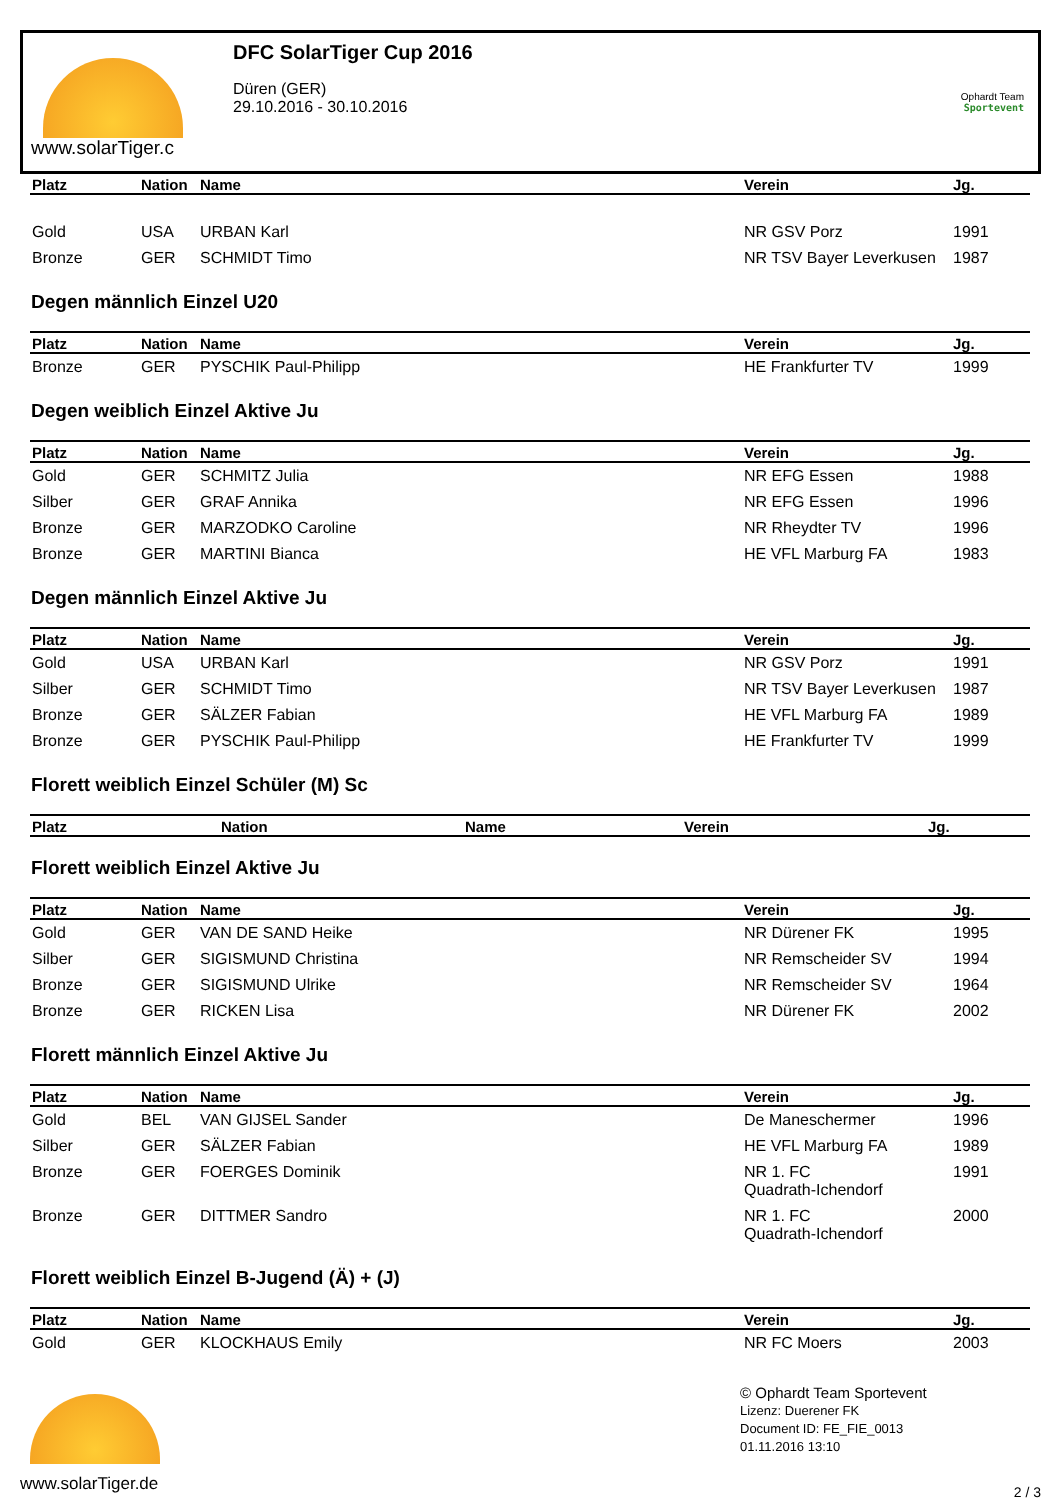www.solarTiger.c
DFC SolarTiger Cup 2016
Düren (GER)
29.10.2016 - 30.10.2016
Ophardt Team
Sportevent
| Platz | Nation | Name | Verein | Jg. |
| --- | --- | --- | --- | --- |
| Gold | USA | URBAN Karl | NR GSV Porz | 1991 |
| Bronze | GER | SCHMIDT Timo | NR TSV Bayer Leverkusen | 1987 |
Degen männlich Einzel U20
| Platz | Nation | Name | Verein | Jg. |
| --- | --- | --- | --- | --- |
| Bronze | GER | PYSCHIK Paul-Philipp | HE Frankfurter TV | 1999 |
Degen weiblich Einzel Aktive Ju
| Platz | Nation | Name | Verein | Jg. |
| --- | --- | --- | --- | --- |
| Gold | GER | SCHMITZ Julia | NR EFG Essen | 1988 |
| Silber | GER | GRAF Annika | NR EFG Essen | 1996 |
| Bronze | GER | MARZODKO Caroline | NR Rheydter TV | 1996 |
| Bronze | GER | MARTINI Bianca | HE VFL Marburg FA | 1983 |
Degen männlich Einzel Aktive Ju
| Platz | Nation | Name | Verein | Jg. |
| --- | --- | --- | --- | --- |
| Gold | USA | URBAN Karl | NR GSV Porz | 1991 |
| Silber | GER | SCHMIDT Timo | NR TSV Bayer Leverkusen | 1987 |
| Bronze | GER | SÄLZER Fabian | HE VFL Marburg FA | 1989 |
| Bronze | GER | PYSCHIK Paul-Philipp | HE Frankfurter TV | 1999 |
Florett weiblich Einzel Schüler (M) Sc
| Platz | Nation | Name | Verein | Jg. |
| --- | --- | --- | --- | --- |
Florett weiblich Einzel Aktive Ju
| Platz | Nation | Name | Verein | Jg. |
| --- | --- | --- | --- | --- |
| Gold | GER | VAN DE SAND Heike | NR Dürener FK | 1995 |
| Silber | GER | SIGISMUND Christina | NR Remscheider SV | 1994 |
| Bronze | GER | SIGISMUND Ulrike | NR Remscheider SV | 1964 |
| Bronze | GER | RICKEN Lisa | NR Dürener FK | 2002 |
Florett männlich Einzel Aktive Ju
| Platz | Nation | Name | Verein | Jg. |
| --- | --- | --- | --- | --- |
| Gold | BEL | VAN GIJSEL Sander | De Maneschermer | 1996 |
| Silber | GER | SÄLZER Fabian | HE VFL Marburg FA | 1989 |
| Bronze | GER | FOERGES Dominik | NR 1. FC Quadrath-Ichendorf | 1991 |
| Bronze | GER | DITTMER Sandro | NR 1. FC Quadrath-Ichendorf | 2000 |
Florett weiblich Einzel B-Jugend (Ä) + (J)
| Platz | Nation | Name | Verein | Jg. |
| --- | --- | --- | --- | --- |
| Gold | GER | KLOCKHAUS Emily | NR FC Moers | 2003 |
www.solarTiger.de
© Ophardt Team Sportevent
Lizenz: Duerener FK
Document ID: FE_FIE_0013
01.11.2016 13:10
2 / 3